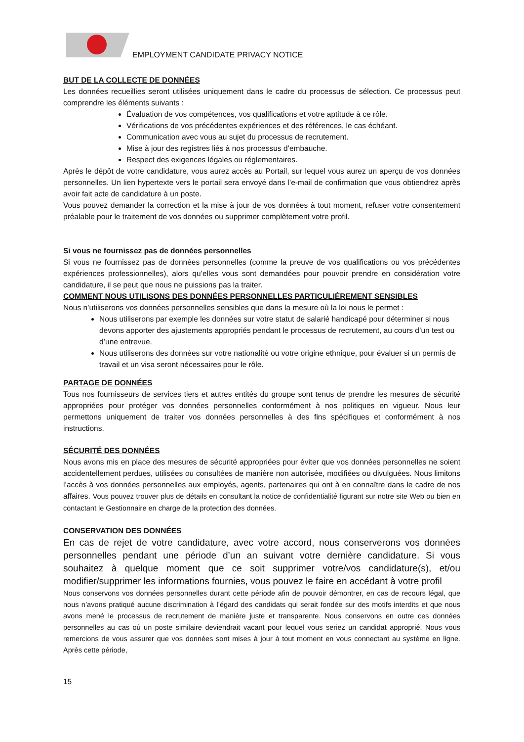EMPLOYMENT CANDIDATE PRIVACY NOTICE
BUT DE LA COLLECTE DE DONNÉES
Les données recueillies seront utilisées uniquement dans le cadre du processus de sélection. Ce processus peut comprendre les éléments suivants :
Évaluation de vos compétences, vos qualifications et votre aptitude à ce rôle.
Vérifications de vos précédentes expériences et des références, le cas échéant.
Communication avec vous au sujet du processus de recrutement.
Mise à jour des registres liés à nos processus d’embauche.
Respect des exigences légales ou réglementaires.
Après le dépôt de votre candidature, vous aurez accès au Portail, sur lequel vous aurez un aperçu de vos données personnelles. Un lien hypertexte vers le portail sera envoyé dans l’e-mail de confirmation que vous obtiendrez après avoir fait acte de candidature à un poste.
Vous pouvez demander la correction et la mise à jour de vos données à tout moment, refuser votre consentement préalable pour le traitement de vos données ou supprimer complètement votre profil.
Si vous ne fournissez pas de données personnelles
Si vous ne fournissez pas de données personnelles (comme la preuve de vos qualifications ou vos précédentes expériences professionnelles), alors qu’elles vous sont demandées pour pouvoir prendre en considération votre candidature, il se peut que nous ne puissions pas la traiter.
COMMENT NOUS UTILISONS DES DONNÉES PERSONNELLES PARTICULIÈREMENT SENSIBLES
Nous n’utiliserons vos données personnelles sensibles que dans la mesure où la loi nous le permet :
Nous utiliserons par exemple les données sur votre statut de salarié handicapé pour déterminer si nous devons apporter des ajustements appropriés pendant le processus de recrutement, au cours d’un test ou d’une entrevue.
Nous utiliserons des données sur votre nationalité ou votre origine ethnique, pour évaluer si un permis de travail et un visa seront nécessaires pour le rôle.
PARTAGE DE DONNÉES
Tous nos fournisseurs de services tiers et autres entités du groupe sont tenus de prendre les mesures de sécurité appropriées pour protéger vos données personnelles conformément à nos politiques en vigueur. Nous leur permettons uniquement de traiter vos données personnelles à des fins spécifiques et conformément à nos instructions.
SÉCURITÉ DES DONNÉES
Nous avons mis en place des mesures de sécurité appropriées pour éviter que vos données personnelles ne soient accidentellement perdues, utilisées ou consultées de manière non autorisée, modifiées ou divulguées. Nous limitons l’accès à vos données personnelles aux employés, agents, partenaires qui ont à en connaître dans le cadre de nos affaires. Vous pouvez trouver plus de détails en consultant la notice de confidentialité figurant sur notre site Web ou bien en contactant le Gestionnaire en charge de la protection des données.
CONSERVATION DES DONNÉES
En cas de rejet de votre candidature, avec votre accord, nous conserverons vos données personnelles pendant une période d’un an suivant votre dernière candidature. Si vous souhaitez à quelque moment que ce soit supprimer votre/vos candidature(s), et/ou modifier/supprimer les informations fournies, vous pouvez le faire en accédant à votre profil
Nous conservons vos données personnelles durant cette période afin de pouvoir démontrer, en cas de recours légal, que nous n’avons pratiqué aucune discrimination à l’égard des candidats qui serait fondée sur des motifs interdits et que nous avons mené le processus de recrutement de manière juste et transparente. Nous conservons en outre ces données personnelles au cas où un poste similaire deviendrait vacant pour lequel vous seriez un candidat approprié. Nous vous remercions de vous assurer que vos données sont mises à jour à tout moment en vous connectant au système en ligne. Après cette période,
15